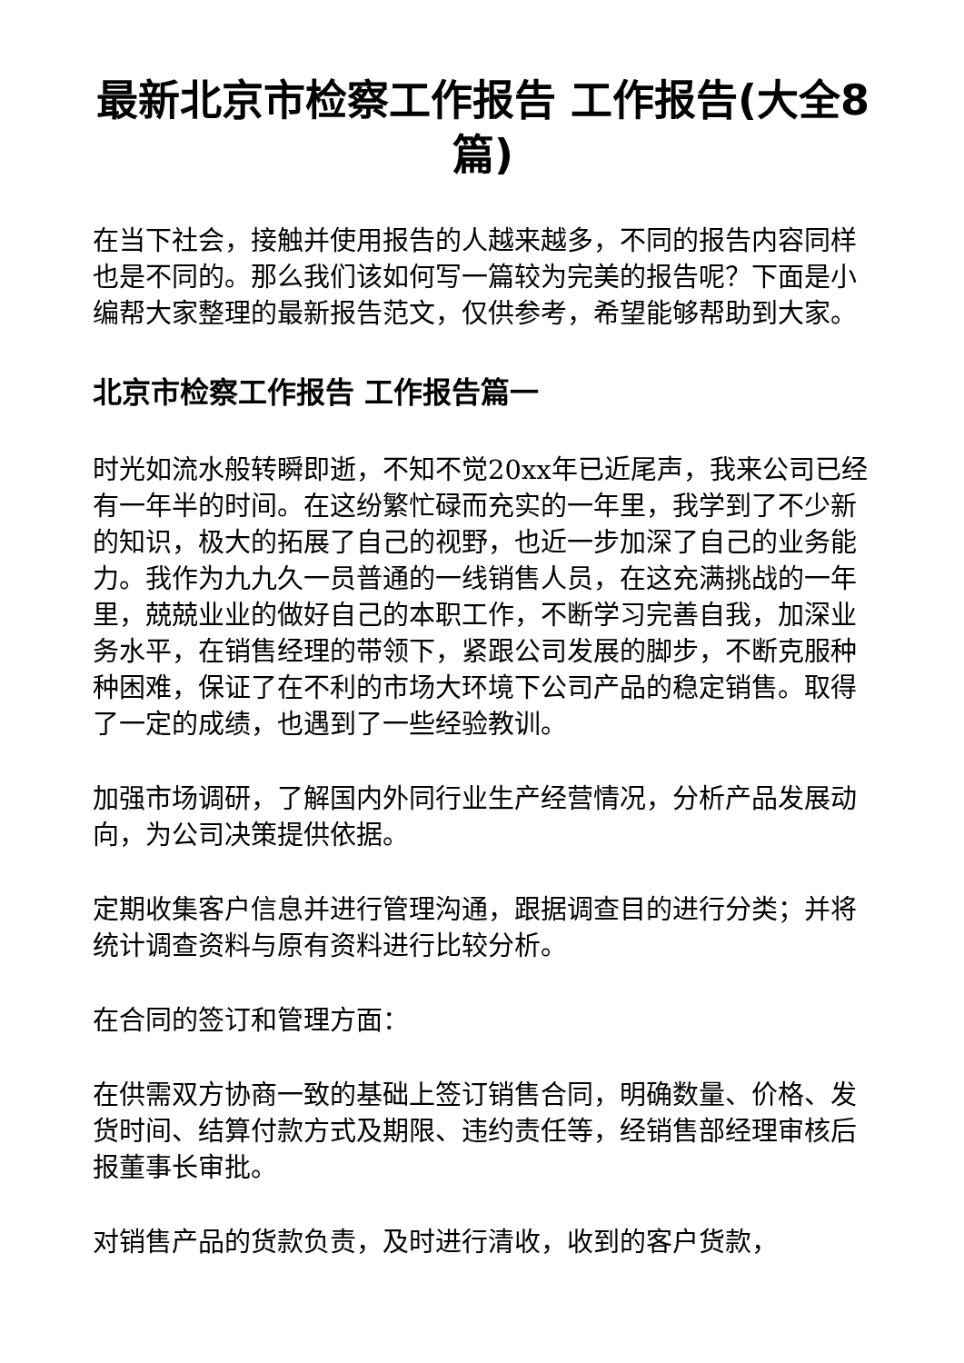最新北京市检察工作报告 工作报告(大全8篇)
在当下社会，接触并使用报告的人越来越多，不同的报告内容同样也是不同的。那么我们该如何写一篇较为完美的报告呢？下面是小编帮大家整理的最新报告范文，仅供参考，希望能够帮助到大家。
北京市检察工作报告 工作报告篇一
时光如流水般转瞬即逝，不知不觉20xx年已近尾声，我来公司已经有一年半的时间。在这纷繁忙碌而充实的一年里，我学到了不少新的知识，极大的拓展了自己的视野，也近一步加深了自己的业务能力。我作为九九久一员普通的一线销售人员，在这充满挑战的一年里，兢兢业业的做好自己的本职工作，不断学习完善自我，加深业务水平，在销售经理的带领下，紧跟公司发展的脚步，不断克服种种困难，保证了在不利的市场大环境下公司产品的稳定销售。取得了一定的成绩，也遇到了一些经验教训。
加强市场调研，了解国内外同行业生产经营情况，分析产品发展动向，为公司决策提供依据。
定期收集客户信息并进行管理沟通，跟据调查目的进行分类；并将统计调查资料与原有资料进行比较分析。
在合同的签订和管理方面：
在供需双方协商一致的基础上签订销售合同，明确数量、价格、发货时间、结算付款方式及期限、违约责任等，经销售部经理审核后报董事长审批。
对销售产品的货款负责，及时进行清收，收到的客户货款，